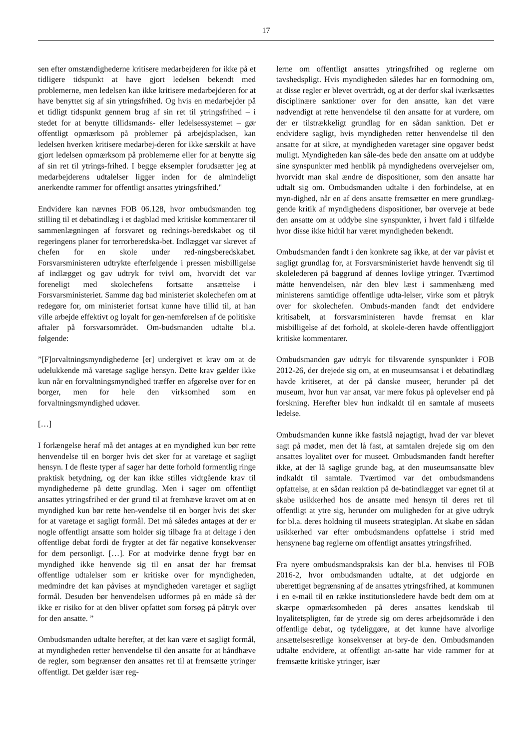17
sen efter omstændighederne kritisere medarbejderen for ikke på et tidligere tidspunkt at have gjort ledelsen bekendt med problemerne, men ledelsen kan ikke kritisere medarbejderen for at have benyttet sig af sin ytringsfrihed. Og hvis en medarbejder på et tidligt tidspunkt gennem brug af sin ret til ytringsfrihed – i stedet for at benytte tillidsmands- eller ledelsessystemet – gør offentligt opmærksom på problemer på arbejdspladsen, kan ledelsen hverken kritisere medarbej-deren for ikke særskilt at have gjort ledelsen opmærksom på problemerne eller for at benytte sig af sin ret til ytrings-frihed. I begge eksempler forudsætter jeg at medarbejderens udtalelser ligger inden for de almindeligt anerkendte rammer for offentligt ansattes ytringsfrihed."
Endvidere kan nævnes FOB 06.128, hvor ombudsmanden tog stilling til et debatindlæg i et dagblad med kritiske kommentarer til sammenlægningen af forsvaret og rednings-beredskabet og til regeringens planer for terrorberedska-bet. Indlægget var skrevet af chefen for en skole under red-ningsberedskabet. Forsvarsministeren udtrykte efterfølgende i pressen misbilligelse af indlægget og gav udtryk for tvivl om, hvorvidt det var foreneligt med skolechefens fortsatte ansættelse i Forsvarsministeriet. Samme dag bad ministeriet skolechefen om at redegøre for, om ministeriet fortsat kunne have tillid til, at han ville arbejde effektivt og loyalt for gen-nemførelsen af de politiske aftaler på forsvarsområdet. Om-budsmanden udtalte bl.a. følgende:
”[F]orvaltningsmyndighederne [er] undergivet et krav om at de udelukkende må varetage saglige hensyn. Dette krav gælder ikke kun når en forvaltningsmyndighed træffer en afgørelse over for en borger, men for hele den virksomhed som en forvaltningsmyndighed udøver.
[…]
I forlængelse heraf må det antages at en myndighed kun bør rette henvendelse til en borger hvis det sker for at varetage et sagligt hensyn. I de fleste typer af sager har dette forhold formentlig ringe praktisk betydning, og der kan ikke stilles vidtgående krav til myndighederne på dette grundlag. Men i sager om offentligt ansattes ytringsfrihed er der grund til at fremhæve kravet om at en myndighed kun bør rette hen-vendelse til en borger hvis det sker for at varetage et sagligt formål. Det må således antages at der er nogle offentligt ansatte som holder sig tilbage fra at deltage i den offentlige debat fordi de frygter at det får negative konsekvenser for dem personligt. […]. For at modvirke denne frygt bør en myndighed ikke henvende sig til en ansat der har fremsat offentlige udtalelser som er kritiske over for myndigheden, medmindre det kan påvises at myndigheden varetager et sagligt formål. Desuden bør henvendelsen udformes på en måde så der ikke er risiko for at den bliver opfattet som forsøg på påtryk over for den ansatte. ”
Ombudsmanden udtalte herefter, at det kan være et sagligt formål, at myndigheden retter henvendelse til den ansatte for at håndhæve de regler, som begrænser den ansattes ret til at fremsætte ytringer offentligt. Det gælder især reg-
lerne om offentligt ansattes ytringsfrihed og reglerne om tavshedspligt. Hvis myndigheden således har en formodning om, at disse regler er blevet overtrådt, og at der derfor skal iværksættes disciplinære sanktioner over for den ansatte, kan det være nødvendigt at rette henvendelse til den ansatte for at vurdere, om der er tilstrækkeligt grundlag for en sådan sanktion. Det er endvidere sagligt, hvis myndigheden retter henvendelse til den ansatte for at sikre, at myndigheden varetager sine opgaver bedst muligt. Myndigheden kan såle-des bede den ansatte om at uddybe sine synspunkter med henblik på myndighedens overvejelser om, hvorvidt man skal ændre de dispositioner, som den ansatte har udtalt sig om. Ombudsmanden udtalte i den forbindelse, at en myn-dighed, når en af dens ansatte fremsætter en mere grundlæg-gende kritik af myndighedens dispositioner, bør overveje at bede den ansatte om at uddybe sine synspunkter, i hvert fald i tilfælde hvor disse ikke hidtil har været myndigheden bekendt.
Ombudsmanden fandt i den konkrete sag ikke, at der var påvist et sagligt grundlag for, at Forsvarsministeriet havde henvendt sig til skolelederen på baggrund af dennes lovlige ytringer. Tværtimod måtte henvendelsen, når den blev læst i sammenhæng med ministerens samtidige offentlige udta-lelser, virke som et påtryk over for skolechefen. Ombuds-manden fandt det endvidere kritisabelt, at forsvarsministeren havde fremsat en klar misbilligelse af det forhold, at skolele-deren havde offentliggjort kritiske kommentarer.
Ombudsmanden gav udtryk for tilsvarende synspunkter i FOB 2012-26, der drejede sig om, at en museumsansat i et debatindlæg havde kritiseret, at der på danske museer, herunder på det museum, hvor hun var ansat, var mere fokus på oplevelser end på forskning. Herefter blev hun indkaldt til en samtale af museets ledelse.
Ombudsmanden kunne ikke fastslå nøjagtigt, hvad der var blevet sagt på mødet, men det lå fast, at samtalen drejede sig om den ansattes loyalitet over for museet. Ombudsmanden fandt herefter ikke, at der lå saglige grunde bag, at den museumsansatte blev indkaldt til samtale. Tværtimod var det ombudsmandens opfattelse, at en sådan reaktion på de-batindlægget var egnet til at skabe usikkerhed hos de ansatte med hensyn til deres ret til offentligt at ytre sig, herunder om muligheden for at give udtryk for bl.a. deres holdning til museets strategiplan. At skabe en sådan usikkerhed var efter ombudsmandens opfattelse i strid med hensynene bag reglerne om offentligt ansattes ytringsfrihed.
Fra nyere ombudsmandspraksis kan der bl.a. henvises til FOB 2016-2, hvor ombudsmanden udtalte, at det udgjorde en uberettiget begrænsning af de ansattes ytringsfrihed, at kommunen i en e-mail til en række institutionsledere havde bedt dem om at skærpe opmærksomheden på deres ansattes kendskab til loyalitetspligten, før de ytrede sig om deres arbejdsområde i den offentlige debat, og tydeliggøre, at det kunne have alvorlige ansættelsesretlige konsekvenser at bry-de den. Ombudsmanden udtalte endvidere, at offentligt an-satte har vide rammer for at fremsætte kritiske ytringer, især